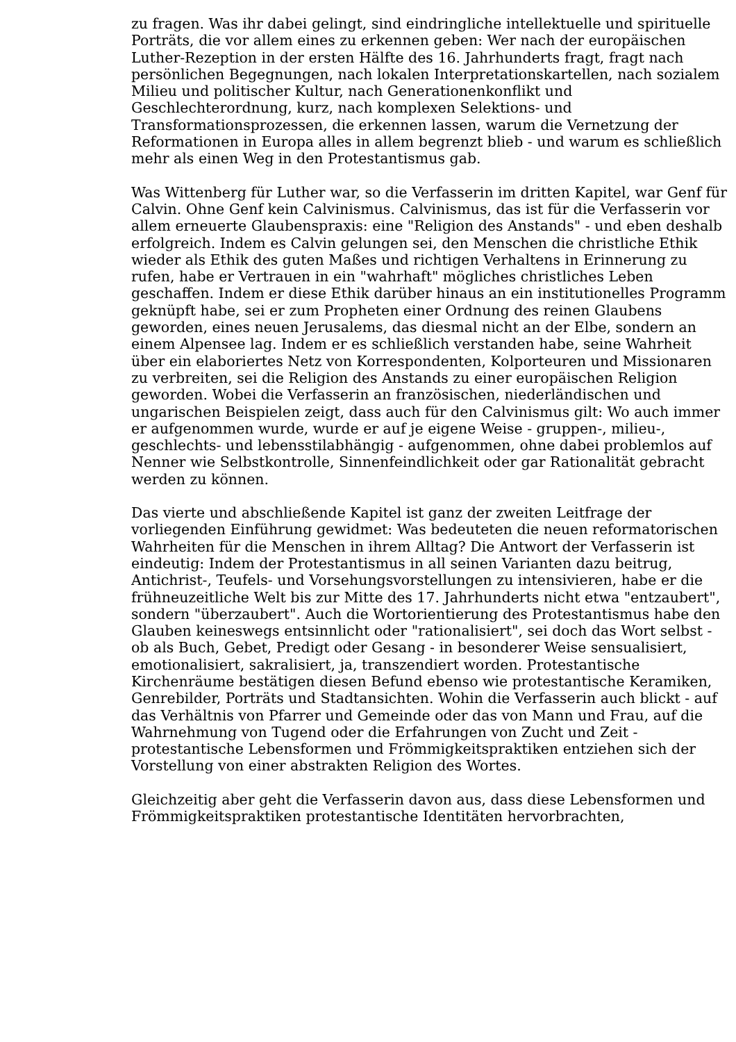zu fragen. Was ihr dabei gelingt, sind eindringliche intellektuelle und spirituelle Porträts, die vor allem eines zu erkennen geben: Wer nach der europäischen Luther-Rezeption in der ersten Hälfte des 16. Jahrhunderts fragt, fragt nach persönlichen Begegnungen, nach lokalen Interpretationskartellen, nach sozialem Milieu und politischer Kultur, nach Generationenkonflikt und Geschlechterordnung, kurz, nach komplexen Selektions- und Transformationsprozessen, die erkennen lassen, warum die Vernetzung der Reformationen in Europa alles in allem begrenzt blieb - und warum es schließlich mehr als einen Weg in den Protestantismus gab.
Was Wittenberg für Luther war, so die Verfasserin im dritten Kapitel, war Genf für Calvin. Ohne Genf kein Calvinismus. Calvinismus, das ist für die Verfasserin vor allem erneuerte Glaubenspraxis: eine "Religion des Anstands" - und eben deshalb erfolgreich. Indem es Calvin gelungen sei, den Menschen die christliche Ethik wieder als Ethik des guten Maßes und richtigen Verhaltens in Erinnerung zu rufen, habe er Vertrauen in ein "wahrhaft" mögliches christliches Leben geschaffen. Indem er diese Ethik darüber hinaus an ein institutionelles Programm geknüpft habe, sei er zum Propheten einer Ordnung des reinen Glaubens geworden, eines neuen Jerusalems, das diesmal nicht an der Elbe, sondern an einem Alpensee lag. Indem er es schließlich verstanden habe, seine Wahrheit über ein elaboriertes Netz von Korrespondenten, Kolporteuren und Missionaren zu verbreiten, sei die Religion des Anstands zu einer europäischen Religion geworden. Wobei die Verfasserin an französischen, niederländischen und ungarischen Beispielen zeigt, dass auch für den Calvinismus gilt: Wo auch immer er aufgenommen wurde, wurde er auf je eigene Weise - gruppen-, milieu-, geschlechts- und lebensstilabhängig - aufgenommen, ohne dabei problemlos auf Nenner wie Selbstkontrolle, Sinnenfeindlichkeit oder gar Rationalität gebracht werden zu können.
Das vierte und abschließende Kapitel ist ganz der zweiten Leitfrage der vorliegenden Einführung gewidmet: Was bedeuteten die neuen reformatorischen Wahrheiten für die Menschen in ihrem Alltag? Die Antwort der Verfasserin ist eindeutig: Indem der Protestantismus in all seinen Varianten dazu beitrug, Antichrist-, Teufels- und Vorsehungsvorstellungen zu intensivieren, habe er die frühneuzeitliche Welt bis zur Mitte des 17. Jahrhunderts nicht etwa "entzaubert", sondern "überzaubert". Auch die Wortorientierung des Protestantismus habe den Glauben keineswegs entsinnlicht oder "rationalisiert", sei doch das Wort selbst - ob als Buch, Gebet, Predigt oder Gesang - in besonderer Weise sensualisiert, emotionalisiert, sakralisiert, ja, transzendiert worden. Protestantische Kirchenräume bestätigen diesen Befund ebenso wie protestantische Keramiken, Genrebilder, Porträts und Stadtansichten. Wohin die Verfasserin auch blickt - auf das Verhältnis von Pfarrer und Gemeinde oder das von Mann und Frau, auf die Wahrnehmung von Tugend oder die Erfahrungen von Zucht und Zeit - protestantische Lebensformen und Frömmigkeitspraktiken entziehen sich der Vorstellung von einer abstrakten Religion des Wortes.
Gleichzeitig aber geht die Verfasserin davon aus, dass diese Lebensformen und Frömmigkeitspraktiken protestantische Identitäten hervorbrachten,